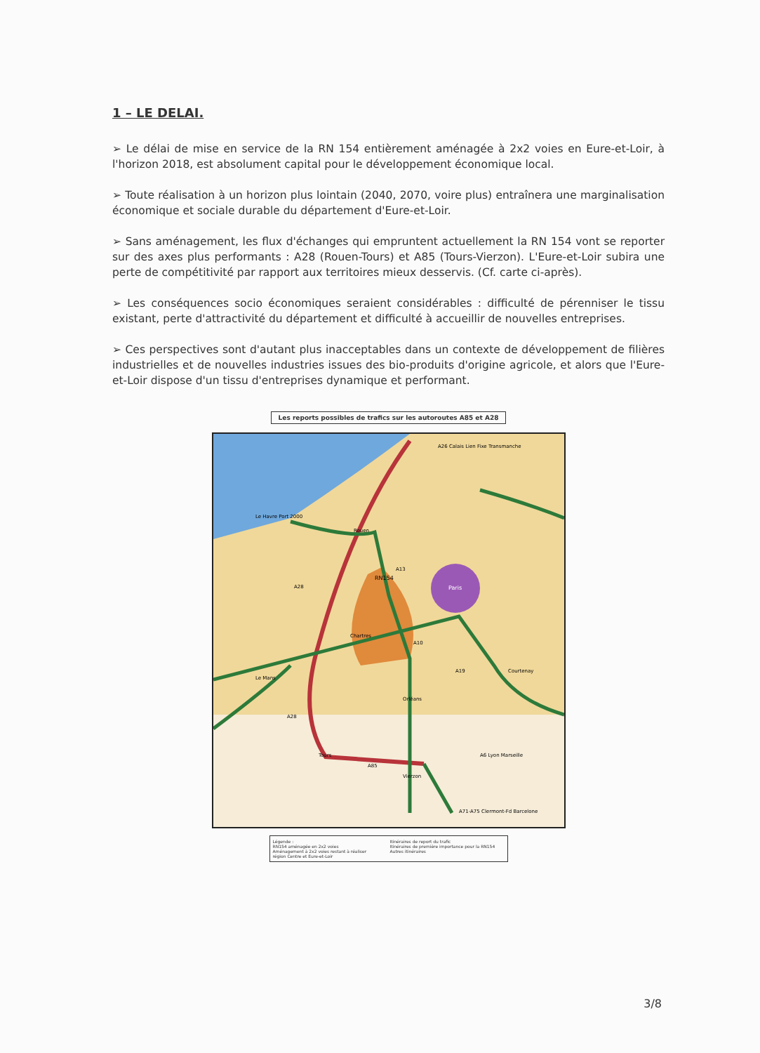1 – LE DELAI.
➢ Le délai de mise en service de la RN 154 entièrement aménagée à 2x2 voies en Eure-et-Loir, à l'horizon 2018, est absolument capital pour le développement économique local.
➢ Toute réalisation à un horizon plus lointain (2040, 2070, voire plus) entraînera une marginalisation économique et sociale durable du département d'Eure-et-Loir.
➢ Sans aménagement, les flux d'échanges qui empruntent actuellement la RN 154 vont se reporter sur des axes plus performants : A28 (Rouen-Tours) et A85 (Tours-Vierzon). L'Eure-et-Loir subira une perte de compétitivité par rapport aux territoires mieux desservis. (Cf. carte ci-après).
➢ Les conséquences socio économiques seraient considérables : difficulté de pérenniser le tissu existant, perte d'attractivité du département et difficulté à accueillir de nouvelles entreprises.
➢ Ces perspectives sont d'autant plus inacceptables dans un contexte de développement de filières industrielles et de nouvelles industries issues des bio-produits d'origine agricole, et alors que l'Eure-et-Loir dispose d'un tissu d'entreprises dynamique et performant.
Les reports possibles de trafics sur les autoroutes A85 et A28
RN154
Paris
Chartres
Le Havre Port 2000
Rouen
Le Mans
Tours
Orléans
Vierzon
Courtenay
A26 Calais Lien Fixe Transmanche
A6 Lyon Marseille
A71-A75 Clermont-Fd Barcelone
A28
A13
A10
A19
A28
A85
Légende :
RN154 aménagée en 2x2 voies
Aménagement à 2x2 voies restant à réaliser
région Centre et Eure-et-Loir
Itinéraires de report du trafic
Itinéraires de première importance pour la RN154
Autres itinéraires
3/8